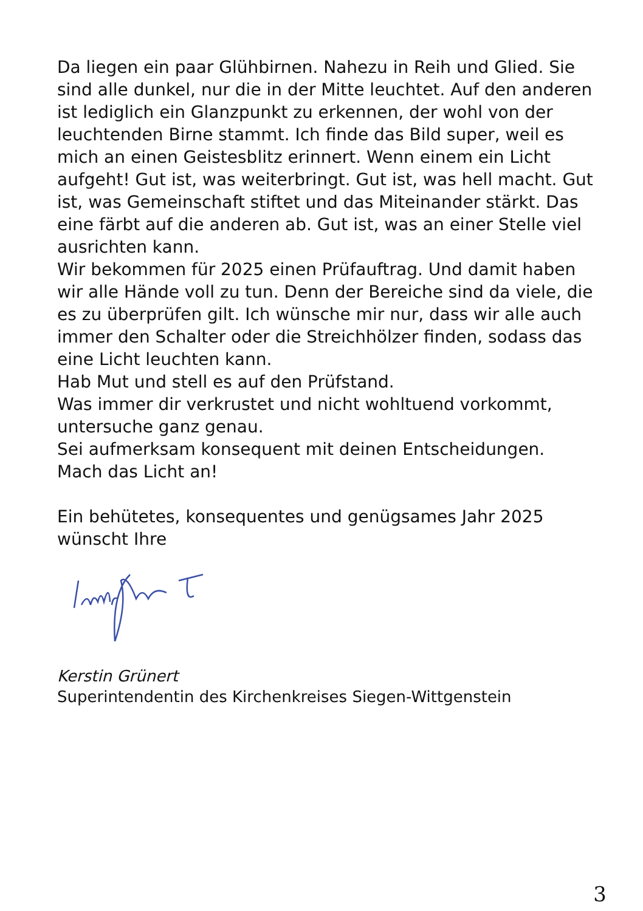Da liegen ein paar Glühbirnen. Nahezu in Reih und Glied. Sie sind alle dunkel, nur die in der Mitte leuchtet. Auf den anderen ist lediglich ein Glanzpunkt zu erkennen, der wohl von der leuchtenden Birne stammt. Ich finde das Bild super, weil es mich an einen Geistesblitz erinnert. Wenn einem ein Licht aufgeht! Gut ist, was weiterbringt. Gut ist, was hell macht. Gut ist, was Gemeinschaft stiftet und das Miteinander stärkt. Das eine färbt auf die anderen ab. Gut ist, was an einer Stelle viel ausrichten kann.
Wir bekommen für 2025 einen Prüfauftrag. Und damit haben wir alle Hände voll zu tun. Denn der Bereiche sind da viele, die es zu überprüfen gilt. Ich wünsche mir nur, dass wir alle auch immer den Schalter oder die Streichhölzer finden, sodass das eine Licht leuchten kann.
Hab Mut und stell es auf den Prüfstand.
Was immer dir verkrustet und nicht wohltuend vorkommt, untersuche ganz genau.
Sei aufmerksam konsequent mit deinen Entscheidungen.
Mach das Licht an!
Ein behütetes, konsequentes und genügsames Jahr 2025 wünscht Ihre
Kerstin Grünert
Superintendentin des Kirchenkreises Siegen-Wittgenstein
3